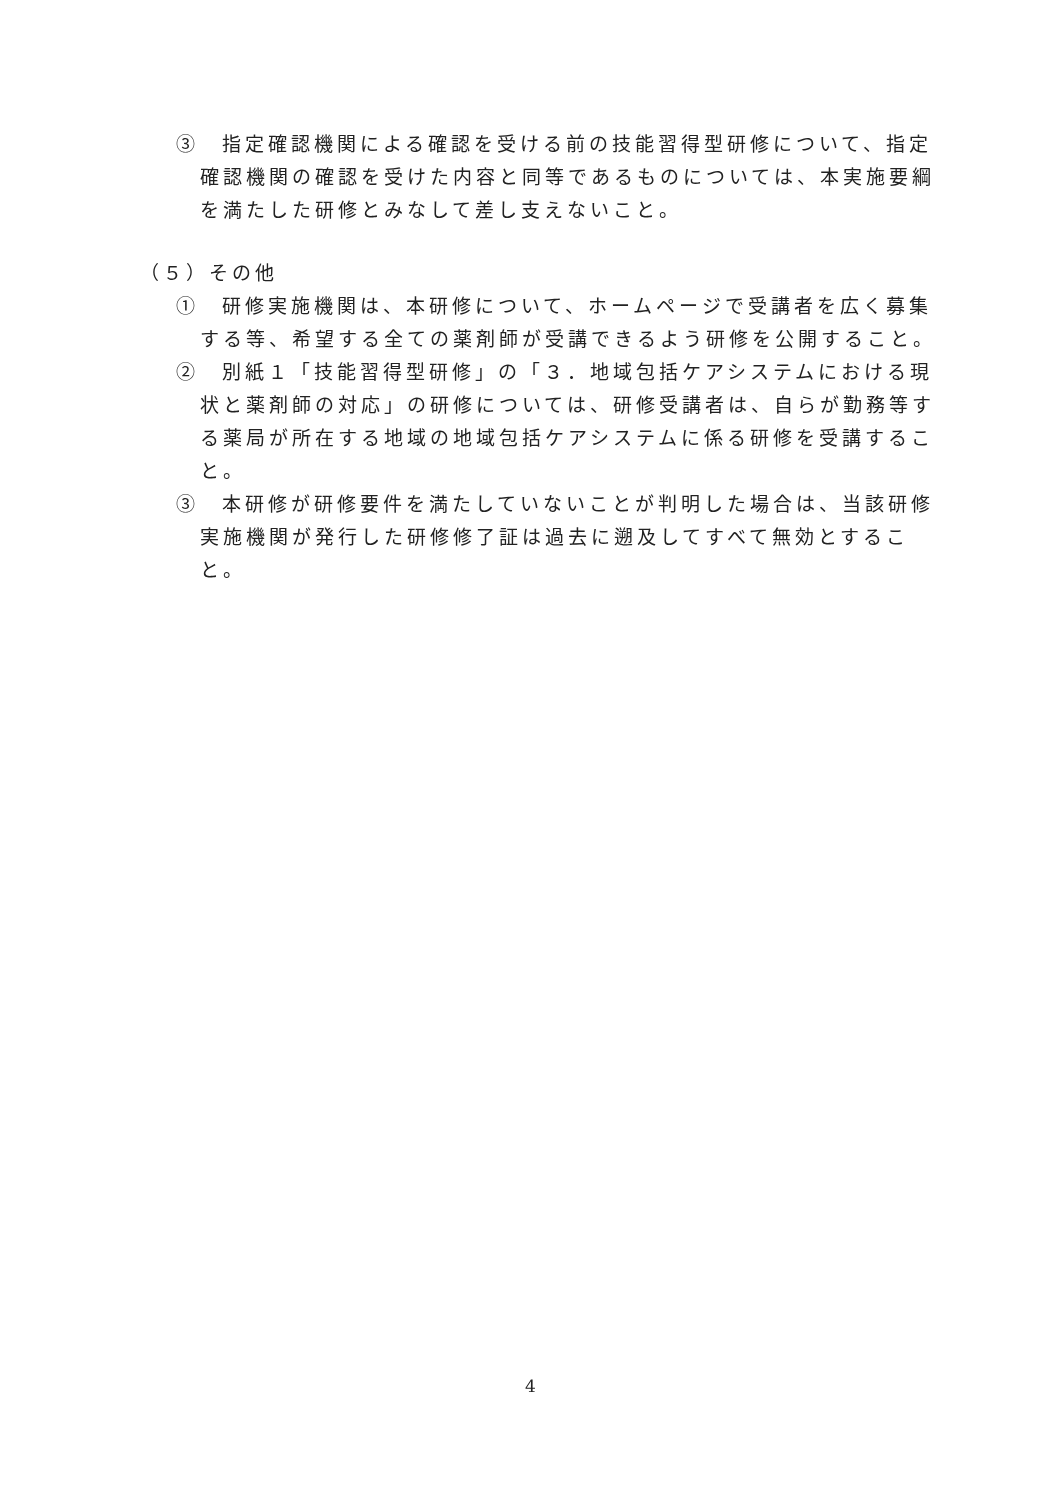③　指定確認機関による確認を受ける前の技能習得型研修について、指定確認機関の確認を受けた内容と同等であるものについては、本実施要綱を満たした研修とみなして差し支えないこと。
（５）その他
①　研修実施機関は、本研修について、ホームページで受講者を広く募集する等、希望する全ての薬剤師が受講できるよう研修を公開すること。
②　別紙１「技能習得型研修」の「３．地域包括ケアシステムにおける現状と薬剤師の対応」の研修については、研修受講者は、自らが勤務等する薬局が所在する地域の地域包括ケアシステムに係る研修を受講すること。
③　本研修が研修要件を満たしていないことが判明した場合は、当該研修実施機関が発行した研修修了証は過去に遡及してすべて無効とすること。
4